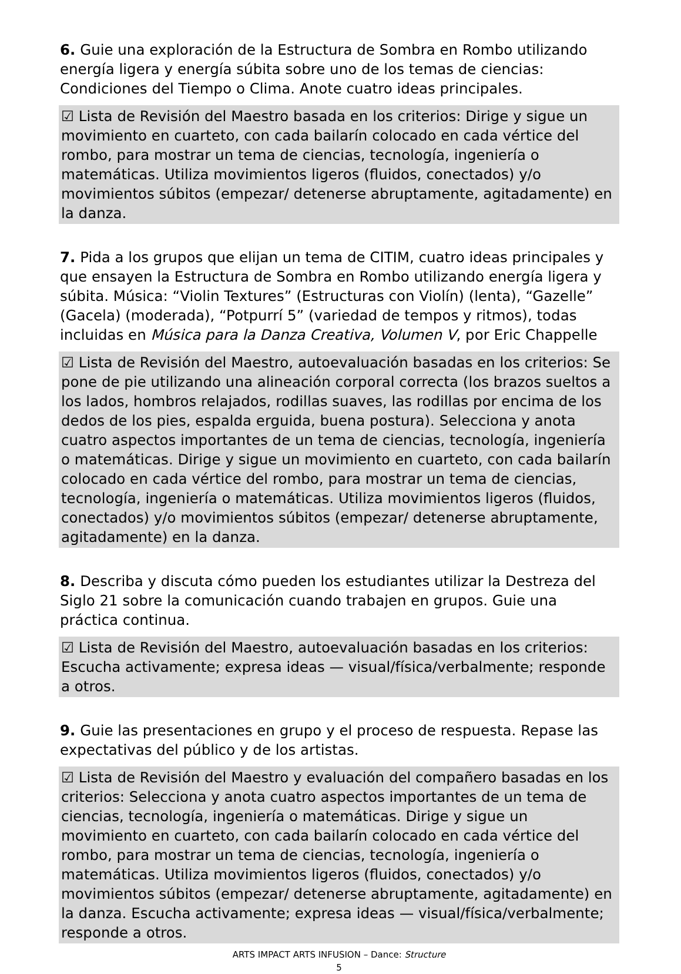6. Guie una exploración de la Estructura de Sombra en Rombo utilizando energía ligera y energía súbita sobre uno de los temas de ciencias: Condiciones del Tiempo o Clima. Anote cuatro ideas principales.
☑ Lista de Revisión del Maestro basada en los criterios: Dirige y sigue un movimiento en cuarteto, con cada bailarín colocado en cada vértice del rombo, para mostrar un tema de ciencias, tecnología, ingeniería o matemáticas. Utiliza movimientos ligeros (fluidos, conectados) y/o movimientos súbitos (empezar/ detenerse abruptamente, agitadamente) en la danza.
7. Pida a los grupos que elijan un tema de CITIM, cuatro ideas principales y que ensayen la Estructura de Sombra en Rombo utilizando energía ligera y súbita. Música: “Violin Textures” (Estructuras con Violín) (lenta), “Gazelle” (Gacela) (moderada), “Potpurrí 5” (variedad de tempos y ritmos), todas incluidas en Música para la Danza Creativa, Volumen V, por Eric Chappelle
☑ Lista de Revisión del Maestro, autoevaluación basadas en los criterios: Se pone de pie utilizando una alineación corporal correcta (los brazos sueltos a los lados, hombros relajados, rodillas suaves, las rodillas por encima de los dedos de los pies, espalda erguida, buena postura). Selecciona y anota cuatro aspectos importantes de un tema de ciencias, tecnología, ingeniería o matemáticas. Dirige y sigue un movimiento en cuarteto, con cada bailarín colocado en cada vértice del rombo, para mostrar un tema de ciencias, tecnología, ingeniería o matemáticas. Utiliza movimientos ligeros (fluidos, conectados) y/o movimientos súbitos (empezar/ detenerse abruptamente, agitadamente) en la danza.
8. Describa y discuta cómo pueden los estudiantes utilizar la Destreza del Siglo 21 sobre la comunicación cuando trabajen en grupos. Guie una práctica continua.
☑ Lista de Revisión del Maestro, autoevaluación basadas en los criterios: Escucha activamente; expresa ideas — visual/física/verbalmente; responde a otros.
9. Guie las presentaciones en grupo y el proceso de respuesta. Repase las expectativas del público y de los artistas.
☑ Lista de Revisión del Maestro y evaluación del compañero basadas en los criterios: Selecciona y anota cuatro aspectos importantes de un tema de ciencias, tecnología, ingeniería o matemáticas. Dirige y sigue un movimiento en cuarteto, con cada bailarín colocado en cada vértice del rombo, para mostrar un tema de ciencias, tecnología, ingeniería o matemáticas. Utiliza movimientos ligeros (fluidos, conectados) y/o movimientos súbitos (empezar/ detenerse abruptamente, agitadamente) en la danza. Escucha activamente; expresa ideas — visual/física/verbalmente; responde a otros.
ARTS IMPACT ARTS INFUSION – Dance: Structure
5